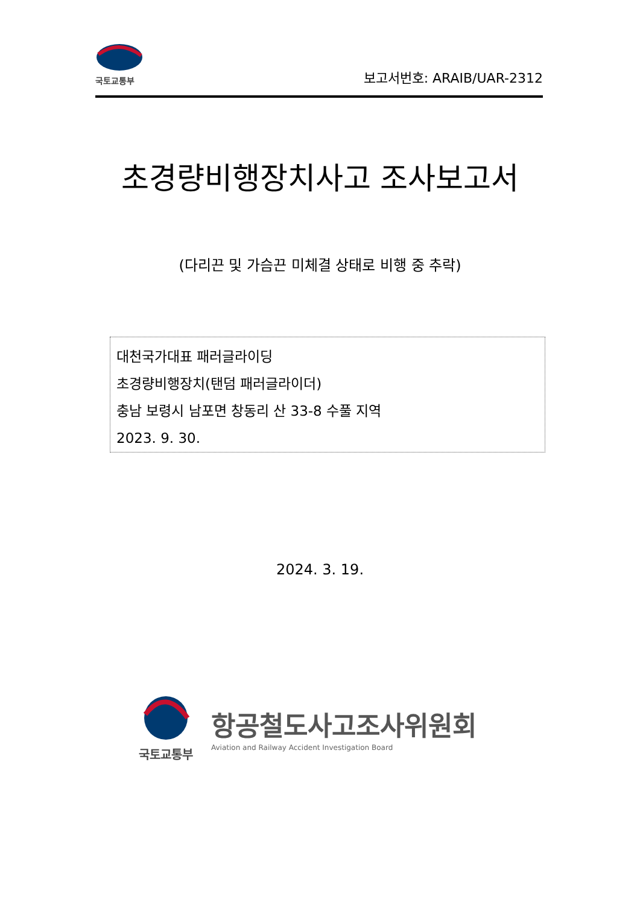국토교통부
보고서번호: ARAIB/UAR-2312
초경량비행장치사고 조사보고서
(다리끈 및 가슴끈 미체결 상태로 비행 중 추락)
대천국가대표 패러글라이딩
초경량비행장치(탠덤 패러글라이더)
충남 보령시 남포면 창동리 산 33-8 수풀 지역
2023. 9. 30.
2024. 3. 19.
국토교통부
항공철도사고조사위원회
Aviation and Railway Accident Investigation Board